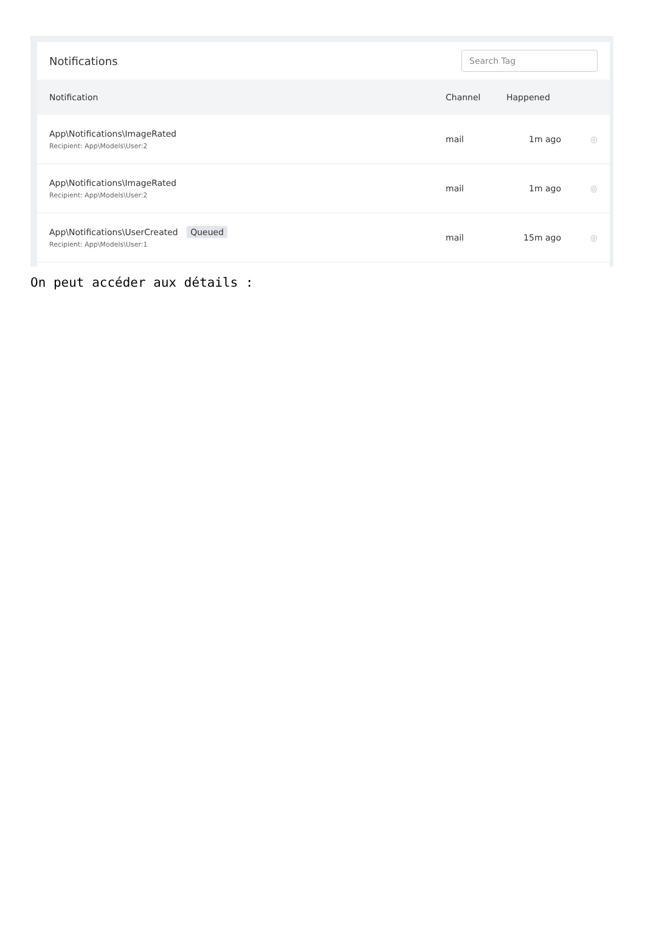Notifications
Search Tag
| Notification | Channel | Happened | |
| --- | --- | --- | --- |
| App\Notifications\ImageRated Recipient: App\Models\User:2 | mail | 1m ago | ◎ |
| App\Notifications\ImageRated Recipient: App\Models\User:2 | mail | 1m ago | ◎ |
| App\Notifications\UserCreated Queued Recipient: App\Models\User:1 | mail | 15m ago | ◎ |
On peut accéder aux détails :